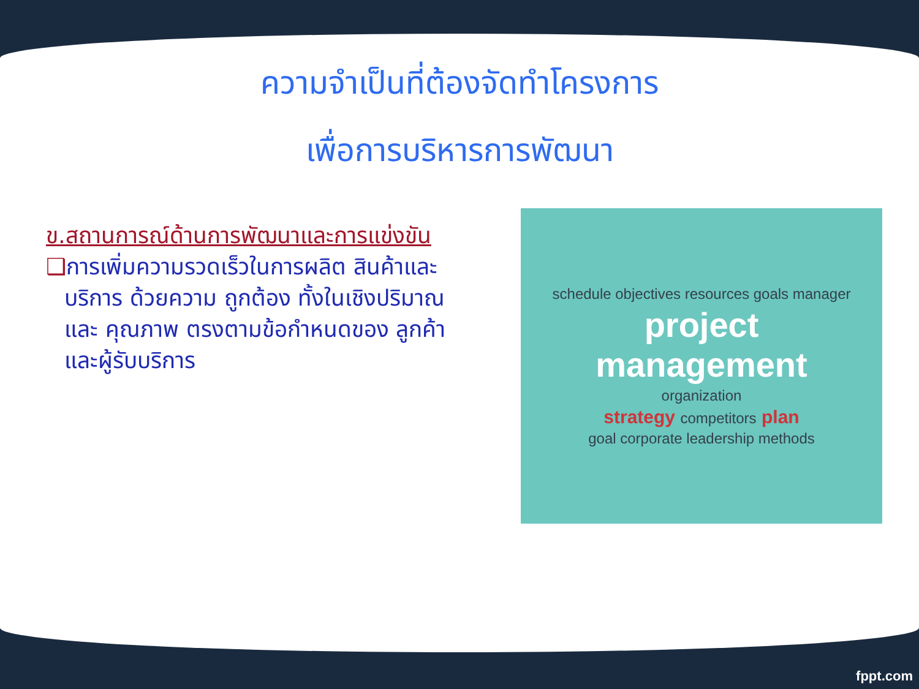ความจำเป็นที่ต้องจัดทำโครงการ
เพื่อการบริหารการพัฒนา
ข.สถานการณ์ด้านการพัฒนาและการแข่งขัน
❑การเพิ่มความรวดเร็วในการผลิต สินค้าและบริการ ด้วยความ ถูกต้อง ทั้งในเชิงปริมาณและ คุณภาพ ตรงตามข้อกำหนดของ ลูกค้าและผู้รับบริการ
schedule objectives resources goals manager
project
management
organization
strategy competitors plan
goal corporate leadership methods
fppt.com